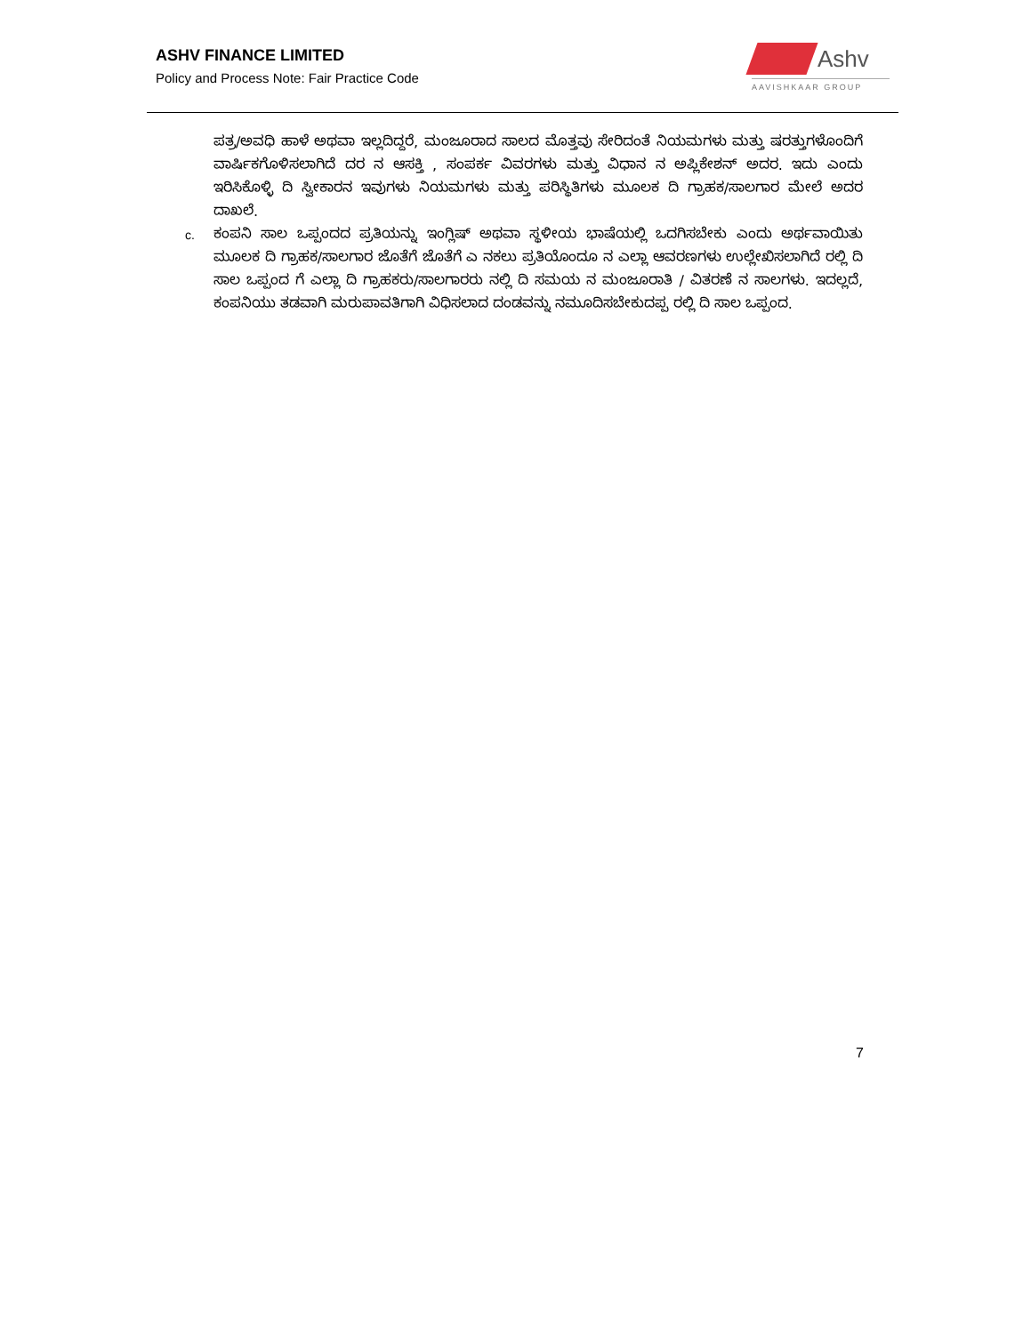ASHV FINANCE LIMITED
Policy and Process Note: Fair Practice Code
Ashv
AAVISHKAAR GROUP
ಪತ್ರ/ಅವಧಿ ಹಾಳೆ ಅಥವಾ ಇಲ್ಲದಿದ್ದರೆ, ಮಂಜೂರಾದ ಸಾಲದ ಮೊತ್ತವು ಸೇರಿದಂತೆ ನಿಯಮಗಳು ಮತ್ತು ಷರತ್ತುಗಳೊಂದಿಗೆ ವಾರ್ಷಿಕಗೊಳಿಸಲಾಗಿದೆ ದರ ನ ಆಸಕ್ತಿ , ಸಂಪರ್ಕ ವಿವರಗಳು ಮತ್ತು ವಿಧಾನ ನ ಅಪ್ಲಿಕೇಶನ್ ಅದರ. ಇದು ಎಂದು ಇರಿಸಿಕೊಳ್ಳಿ ದಿ ಸ್ವೀಕಾರನ ಇವುಗಳು ನಿಯಮಗಳು ಮತ್ತು ಪರಿಸ್ಥಿತಿಗಳು ಮೂಲಕ ದಿ ಗ್ರಾಹಕ/ಸಾಲಗಾರ ಮೇಲೆ ಅದರ ದಾಖಲೆ.
c. ಕಂಪನಿ ಸಾಲ ಒಪ್ಪಂದದ ಪ್ರತಿಯನ್ನು ಇಂಗ್ಲಿಷ್ ಅಥವಾ ಸ್ಥಳೀಯ ಭಾಷೆಯಲ್ಲಿ ಒದಗಿಸಬೇಕು ಎಂದು ಅರ್ಥವಾಯಿತು ಮೂಲಕ ದಿ ಗ್ರಾಹಕ/ಸಾಲಗಾರ ಜೊತೆಗೆ ಜೊತೆಗೆ ಎ ನಕಲು ಪ್ರತಿಯೊಂದೂ ನ ಎಲ್ಲಾ ಆವರಣಗಳು ಉಲ್ಲೇಖಿಸಲಾಗಿದೆ ರಲ್ಲಿ ದಿ ಸಾಲ ಒಪ್ಪಂದ ಗೆ ಎಲ್ಲಾ ದಿ ಗ್ರಾಹಕರು/ಸಾಲಗಾರರು ನಲ್ಲಿ ದಿ ಸಮಯ ನ ಮಂಜೂರಾತಿ / ವಿತರಣೆ ನ ಸಾಲಗಳು. ಇದಲ್ಲದೆ, ಕಂಪನಿಯು ತಡವಾಗಿ ಮರುಪಾವತಿಗಾಗಿ ವಿಧಿಸಲಾದ ದಂಡವನ್ನು ನಮೂದಿಸಬೇಕುದಪ್ಪ ರಲ್ಲಿ ದಿ ಸಾಲ ಒಪ್ಪಂದ.
7